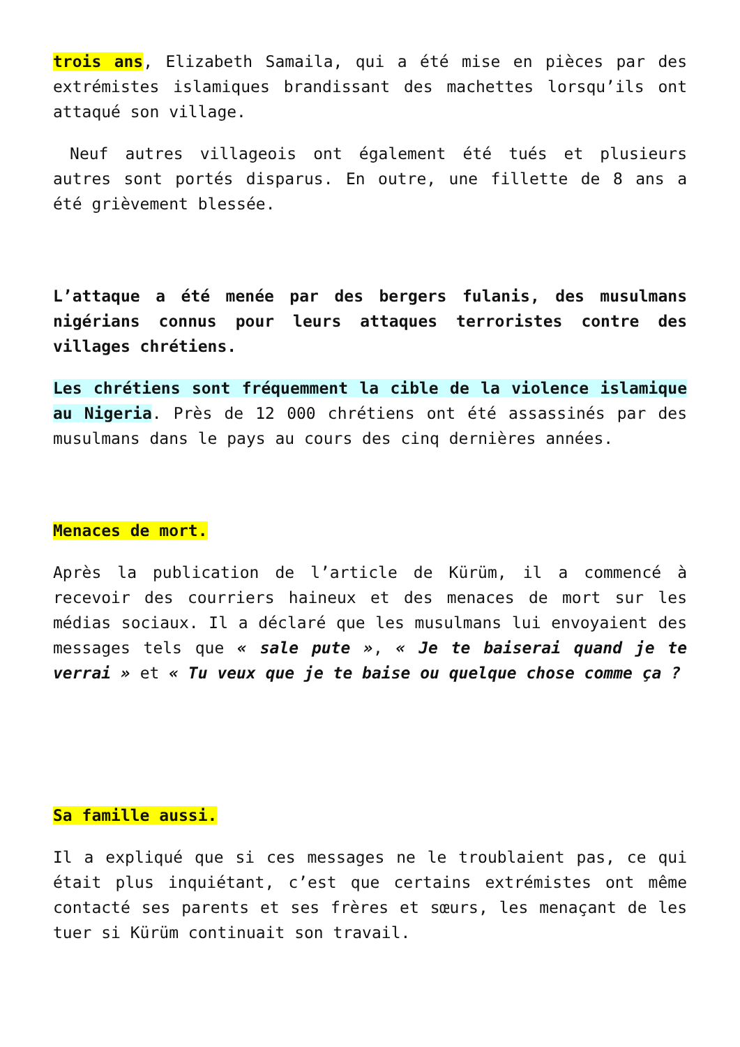trois ans, Elizabeth Samaila, qui a été mise en pièces par des extrémistes islamiques brandissant des machettes lorsqu’ils ont attaqué son village.
Neuf autres villageois ont également été tués et plusieurs autres sont portés disparus. En outre, une fillette de 8 ans a été grièvement blessée.
L’attaque a été menée par des bergers fulanis, des musulmans nigérians connus pour leurs attaques terroristes contre des villages chrétiens.
Les chrétiens sont fréquemment la cible de la violence islamique au Nigeria. Près de 12 000 chrétiens ont été assassinés par des musulmans dans le pays au cours des cinq dernières années.
Menaces de mort.
Après la publication de l’article de Kürüm, il a commencé à recevoir des courriers haineux et des menaces de mort sur les médias sociaux. Il a déclaré que les musulmans lui envoyaient des messages tels que « sale pute », « Je te baiserai quand je te verrai » et « Tu veux que je te baise ou quelque chose comme ça ?
Sa famille aussi.
Il a expliqué que si ces messages ne le troublaient pas, ce qui était plus inquiétant, c’est que certains extrémistes ont même contacté ses parents et ses frères et sœurs, les menaçant de les tuer si Kürüm continuait son travail.